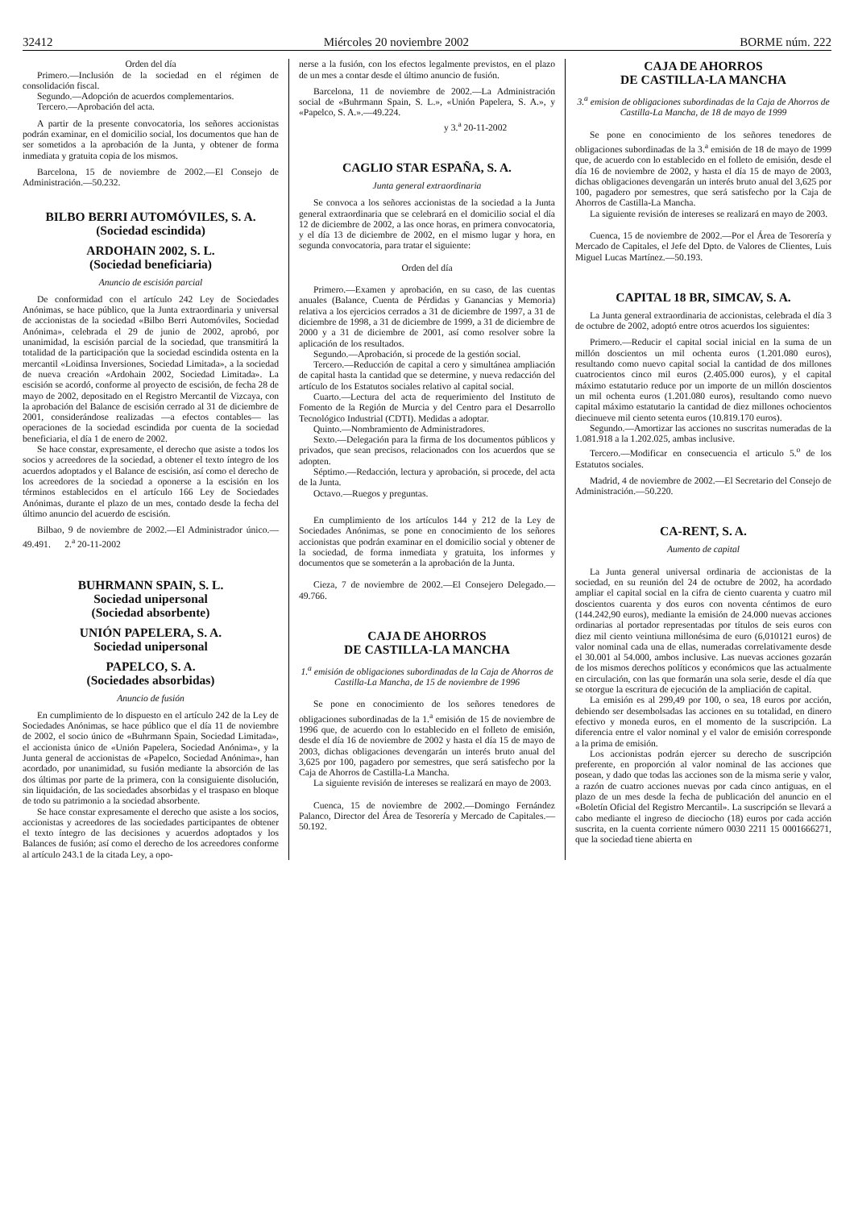32412 Miércoles 20 noviembre 2002 BORME núm. 222
Orden del día
Primero.—Inclusión de la sociedad en el régimen de consolidación fiscal.
Segundo.—Adopción de acuerdos complementarios.
Tercero.—Aprobación del acta.
A partir de la presente convocatoria, los señores accionistas podrán examinar, en el domicilio social, los documentos que han de ser sometidos a la aprobación de la Junta, y obtener de forma inmediata y gratuita copia de los mismos.
Barcelona, 15 de noviembre de 2002.—El Consejo de Administración.—50.232.
BILBO BERRI AUTOMÓVILES, S. A.
(Sociedad escindida)
ARDOHAIN 2002, S. L.
(Sociedad beneficiaria)
Anuncio de escisión parcial
De conformidad con el artículo 242 Ley de Sociedades Anónimas, se hace público, que la Junta extraordinaria y universal de accionistas de la sociedad «Bilbo Berri Automóviles, Sociedad Anónima», celebrada el 29 de junio de 2002, aprobó, por unanimidad, la escisión parcial de la sociedad, que transmitirá la totalidad de la participación que la sociedad escindida ostenta en la mercantil «Loidinsa Inversiones, Sociedad Limitada», a la sociedad de nueva creación «Ardohain 2002, Sociedad Limitada». La escisión se acordó, conforme al proyecto de escisión, de fecha 28 de mayo de 2002, depositado en el Registro Mercantil de Vizcaya, con la aprobación del Balance de escisión cerrado al 31 de diciembre de 2001, considerándose realizadas —a efectos contables— las operaciones de la sociedad escindida por cuenta de la sociedad beneficiaria, el día 1 de enero de 2002.
Se hace constar, expresamente, el derecho que asiste a todos los socios y acreedores de la sociedad, a obtener el texto íntegro de los acuerdos adoptados y el Balance de escisión, así como el derecho de los acreedores de la sociedad a oponerse a la escisión en los términos establecidos en el artículo 166 Ley de Sociedades Anónimas, durante el plazo de un mes, contado desde la fecha del último anuncio del acuerdo de escisión.
Bilbao, 9 de noviembre de 2002.—El Administrador único.—49.491. 2.<sup>a</sup> 20-11-2002
BUHRMANN SPAIN, S. L.
Sociedad unipersonal
(Sociedad absorbente)
UNIÓN PAPELERA, S. A.
Sociedad unipersonal
PAPELCO, S. A.
(Sociedades absorbidas)
Anuncio de fusión
En cumplimiento de lo dispuesto en el artículo 242 de la Ley de Sociedades Anónimas, se hace público que el día 11 de noviembre de 2002, el socio único de «Buhrmann Spain, Sociedad Limitada», el accionista único de «Unión Papelera, Sociedad Anónima», y la Junta general de accionistas de «Papelco, Sociedad Anónima», han acordado, por unanimidad, su fusión mediante la absorción de las dos últimas por parte de la primera, con la consiguiente disolución, sin liquidación, de las sociedades absorbidas y el traspaso en bloque de todo su patrimonio a la sociedad absorbente.
Se hace constar expresamente el derecho que asiste a los socios, accionistas y acreedores de las sociedades participantes de obtener el texto íntegro de las decisiones y acuerdos adoptados y los Balances de fusión; así como el derecho de los acreedores conforme al artículo 243.1 de la citada Ley, a opo-
nerse a la fusión, con los efectos legalmente previstos, en el plazo de un mes a contar desde el último anuncio de fusión.
Barcelona, 11 de noviembre de 2002.—La Administración social de «Buhrmann Spain, S. L.», «Unión Papelera, S. A.», y «Papelco, S. A.».—49.224.
y 3.<sup>a</sup> 20-11-2002
CAGLIO STAR ESPAÑA, S. A.
Junta general extraordinaria
Se convoca a los señores accionistas de la sociedad a la Junta general extraordinaria que se celebrará en el domicilio social el día 12 de diciembre de 2002, a las once horas, en primera convocatoria, y el día 13 de diciembre de 2002, en el mismo lugar y hora, en segunda convocatoria, para tratar el siguiente:
Orden del día
Primero.—Examen y aprobación, en su caso, de las cuentas anuales (Balance, Cuenta de Pérdidas y Ganancias y Memoria) relativa a los ejercicios cerrados a 31 de diciembre de 1997, a 31 de diciembre de 1998, a 31 de diciembre de 1999, a 31 de diciembre de 2000 y a 31 de diciembre de 2001, así como resolver sobre la aplicación de los resultados.
Segundo.—Aprobación, si procede de la gestión social.
Tercero.—Reducción de capital a cero y simultánea ampliación de capital hasta la cantidad que se determine, y nueva redacción del artículo de los Estatutos sociales relativo al capital social.
Cuarto.—Lectura del acta de requerimiento del Instituto de Fomento de la Región de Murcia y del Centro para el Desarrollo Tecnológico Industrial (CDTI). Medidas a adoptar.
Quinto.—Nombramiento de Administradores.
Sexto.—Delegación para la firma de los documentos públicos y privados, que sean precisos, relacionados con los acuerdos que se adopten.
Séptimo.—Redacción, lectura y aprobación, si procede, del acta de la Junta.
Octavo.—Ruegos y preguntas.
En cumplimiento de los artículos 144 y 212 de la Ley de Sociedades Anónimas, se pone en conocimiento de los señores accionistas que podrán examinar en el domicilio social y obtener de la sociedad, de forma inmediata y gratuita, los informes y documentos que se someterán a la aprobación de la Junta.
Cieza, 7 de noviembre de 2002.—El Consejero Delegado.—49.766.
CAJA DE AHORROS
DE CASTILLA-LA MANCHA
1.<sup>a</sup> emisión de obligaciones subordinadas de la Caja de Ahorros de Castilla-La Mancha, de 15 de noviembre de 1996
Se pone en conocimiento de los señores tenedores de obligaciones subordinadas de la 1.<sup>a</sup> emisión de 15 de noviembre de 1996 que, de acuerdo con lo establecido en el folleto de emisión, desde el día 16 de noviembre de 2002 y hasta el día 15 de mayo de 2003, dichas obligaciones devengarán un interés bruto anual del 3,625 por 100, pagadero por semestres, que será satisfecho por la Caja de Ahorros de Castilla-La Mancha.
La siguiente revisión de intereses se realizará en mayo de 2003.
Cuenca, 15 de noviembre de 2002.—Domingo Fernández Palanco, Director del Área de Tesorería y Mercado de Capitales.—50.192.
CAJA DE AHORROS
DE CASTILLA-LA MANCHA
3.<sup>a</sup> emision de obligaciones subordinadas de la Caja de Ahorros de Castilla-La Mancha, de 18 de mayo de 1999
Se pone en conocimiento de los señores tenedores de obligaciones subordinadas de la 3.<sup>a</sup> emisión de 18 de mayo de 1999 que, de acuerdo con lo establecido en el folleto de emisión, desde el día 16 de noviembre de 2002, y hasta el día 15 de mayo de 2003, dichas obligaciones devengarán un interés bruto anual del 3,625 por 100, pagadero por semestres, que será satisfecho por la Caja de Ahorros de Castilla-La Mancha.
La siguiente revisión de intereses se realizará en mayo de 2003.
Cuenca, 15 de noviembre de 2002.—Por el Área de Tesorería y Mercado de Capitales, el Jefe del Dpto. de Valores de Clientes, Luis Miguel Lucas Martínez.—50.193.
CAPITAL 18 BR, SIMCAV, S. A.
La Junta general extraordinaria de accionistas, celebrada el día 3 de octubre de 2002, adoptó entre otros acuerdos los siguientes:
Primero.—Reducir el capital social inicial en la suma de un millón doscientos un mil ochenta euros (1.201.080 euros), resultando como nuevo capital social la cantidad de dos millones cuatrocientos cinco mil euros (2.405.000 euros), y el capital máximo estatutario reduce por un importe de un millón doscientos un mil ochenta euros (1.201.080 euros), resultando como nuevo capital máximo estatutario la cantidad de diez millones ochocientos diecinueve mil ciento setenta euros (10.819.170 euros).
Segundo.—Amortizar las acciones no suscritas numeradas de la 1.081.918 a la 1.202.025, ambas inclusive.
Tercero.—Modificar en consecuencia el articulo 5.<sup>o</sup> de los Estatutos sociales.
Madrid, 4 de noviembre de 2002.—El Secretario del Consejo de Administración.—50.220.
CA-RENT, S. A.
Aumento de capital
La Junta general universal ordinaria de accionistas de la sociedad, en su reunión del 24 de octubre de 2002, ha acordado ampliar el capital social en la cifra de ciento cuarenta y cuatro mil doscientos cuarenta y dos euros con noventa céntimos de euro (144.242,90 euros), mediante la emisión de 24.000 nuevas acciones ordinarias al portador representadas por títulos de seis euros con diez mil ciento veintiuna millonésima de euro (6,010121 euros) de valor nominal cada una de ellas, numeradas correlativamente desde el 30.001 al 54.000, ambos inclusive. Las nuevas acciones gozarán de los mismos derechos políticos y económicos que las actualmente en circulación, con las que formarán una sola serie, desde el día que se otorgue la escritura de ejecución de la ampliación de capital.
La emisión es al 299,49 por 100, o sea, 18 euros por acción, debiendo ser desembolsadas las acciones en su totalidad, en dinero efectivo y moneda euros, en el momento de la suscripción. La diferencia entre el valor nominal y el valor de emisión corresponde a la prima de emisión.
Los accionistas podrán ejercer su derecho de suscripción preferente, en proporción al valor nominal de las acciones que posean, y dado que todas las acciones son de la misma serie y valor, a razón de cuatro acciones nuevas por cada cinco antiguas, en el plazo de un mes desde la fecha de publicación del anuncio en el «Boletín Oficial del Registro Mercantil». La suscripción se llevará a cabo mediante el ingreso de dieciocho (18) euros por cada acción suscrita, en la cuenta corriente número 0030 2211 15 0001666271, que la sociedad tiene abierta en